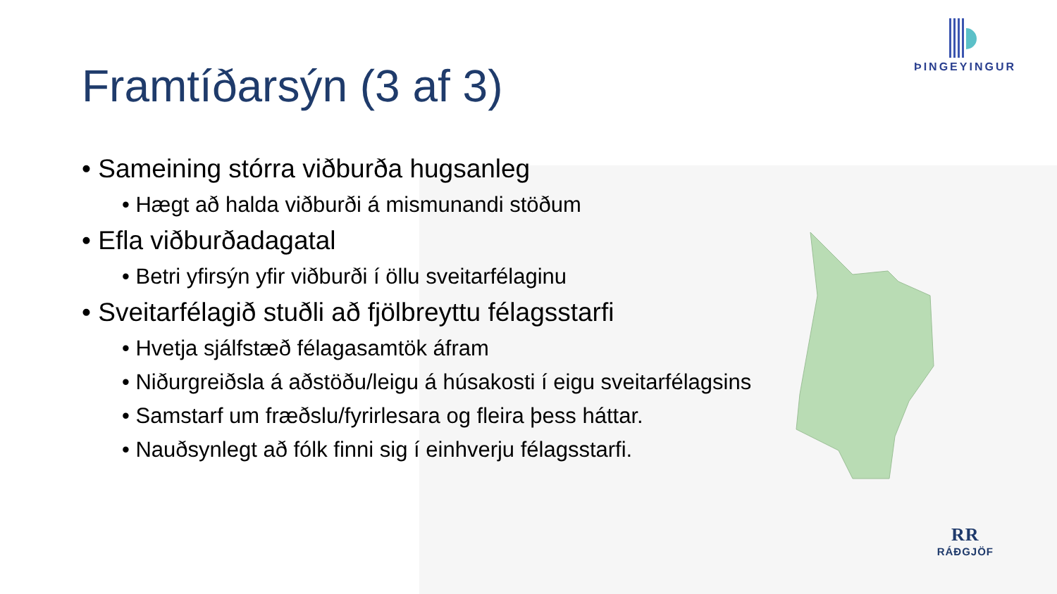ÞINGEYINGUR
Framtíðarsýn (3 af 3)
• Sameining stórra viðburða hugsanleg
• Hægt að halda viðburði á mismunandi stöðum
• Efla viðburðadagatal
• Betri yfirsýn yfir viðburði í öllu sveitarfélaginu
• Sveitarfélagið stuðli að fjölbreyttu félagsstarfi
• Hvetja sjálfstæð félagasamtök áfram
• Niðurgreiðsla á aðstöðu/leigu á húsakosti í eigu sveitarfélagsins
• Samstarf um fræðslu/fyrirlesara og fleira þess háttar.
• Nauðsynlegt að fólk finni sig í einhverju félagsstarfi.
RR
RÁÐGJÖF